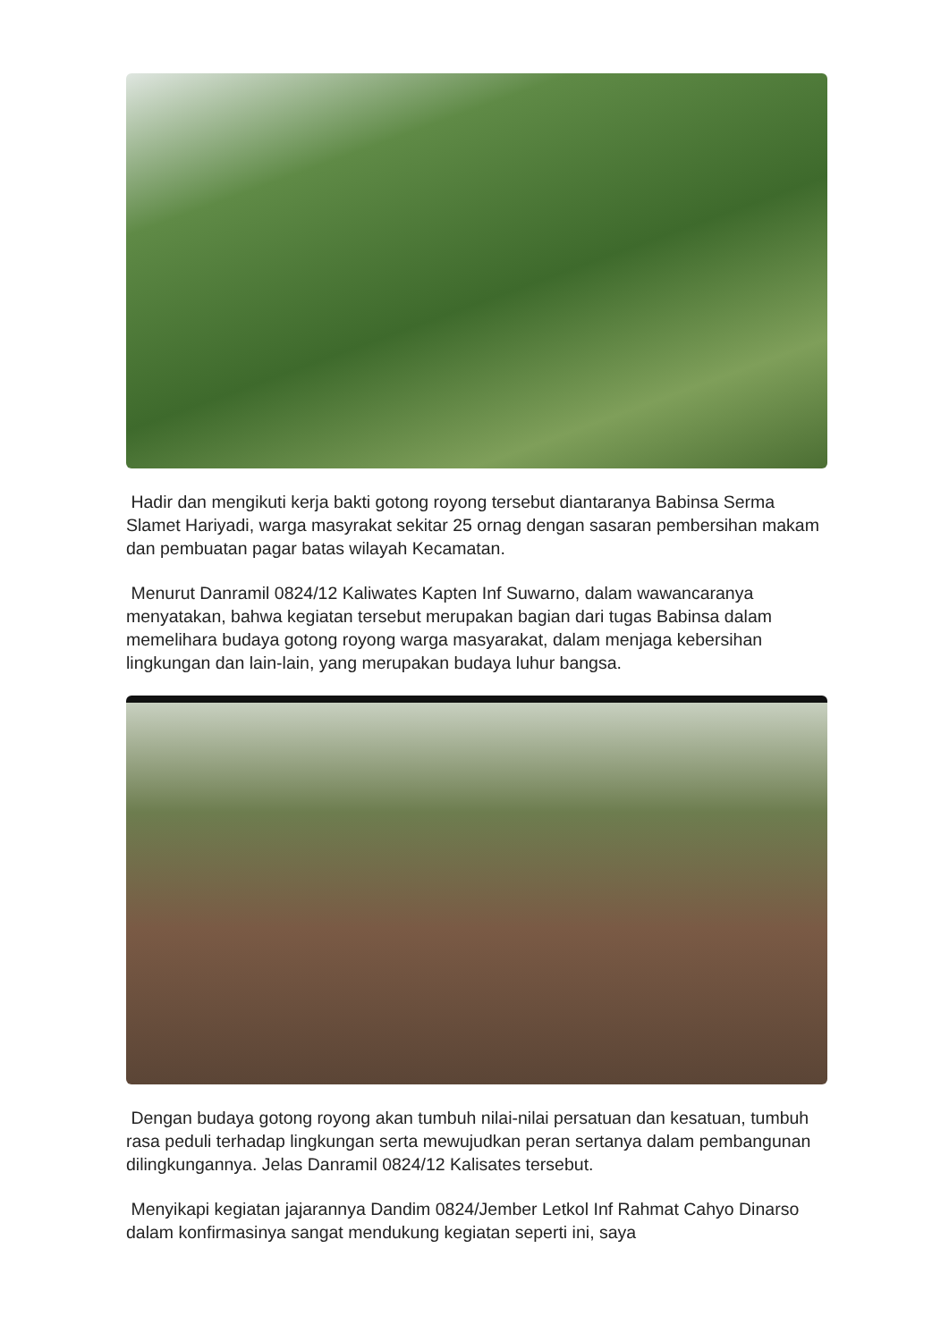Hadir dan mengikuti kerja bakti gotong royong tersebut diantaranya Babinsa Serma Slamet Hariyadi, warga masyrakat sekitar 25 ornag dengan sasaran pembersihan makam dan pembuatan pagar batas wilayah Kecamatan.
Menurut Danramil 0824/12 Kaliwates Kapten Inf Suwarno, dalam wawancaranya menyatakan, bahwa kegiatan tersebut merupakan bagian dari tugas Babinsa dalam memelihara budaya gotong royong warga masyarakat, dalam menjaga kebersihan lingkungan dan lain-lain, yang merupakan budaya luhur bangsa.
Dengan budaya gotong royong akan tumbuh nilai-nilai persatuan dan kesatuan, tumbuh rasa peduli terhadap lingkungan serta mewujudkan peran sertanya dalam pembangunan dilingkungannya. Jelas Danramil 0824/12 Kalisates tersebut.
Menyikapi kegiatan jajarannya Dandim 0824/Jember Letkol Inf Rahmat Cahyo Dinarso dalam konfirmasinya sangat mendukung kegiatan seperti ini, saya